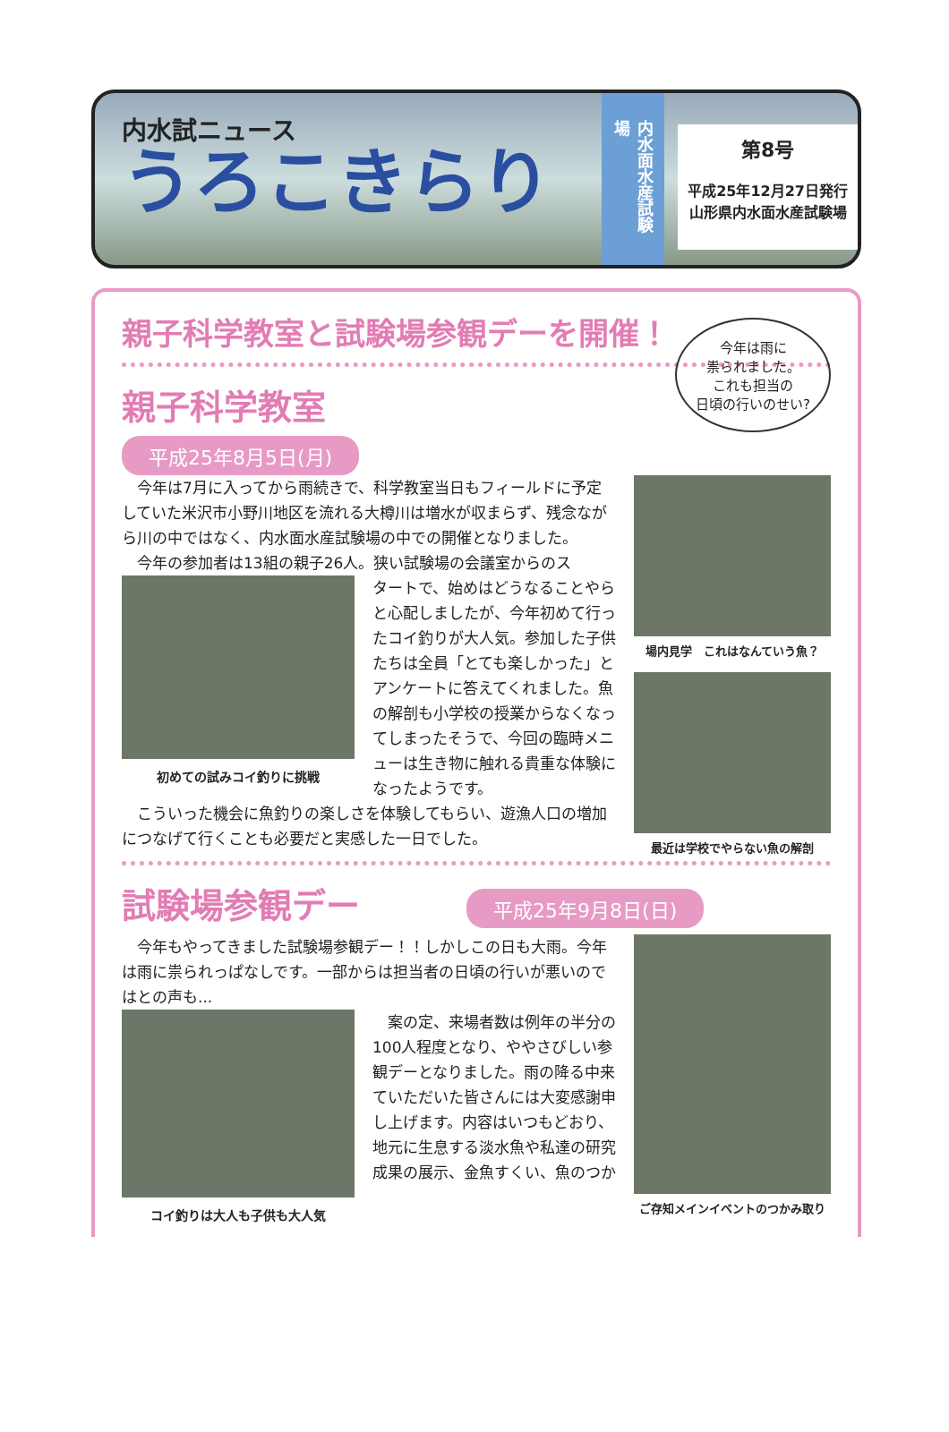内水試ニュース
うろこきらり
内水面水産試験場
第8号
平成25年12月27日発行
山形県内水面水産試験場
親子科学教室と試験場参観デーを開催！
今年は雨に
祟られました。
これも担当の
日頃の行いのせい?
親子科学教室
平成25年8月5日(月)
今年は7月に入ってから雨続きで、科学教室当日もフィールドに予定していた米沢市小野川地区を流れる大樽川は増水が収まらず、残念ながら川の中ではなく、内水面水産試験場の中での開催となりました。
今年の参加者は13組の親子26人。狭い試験場の会議室からのス
初めての試みコイ釣りに挑戦
タートで、始めはどうなることやらと心配しましたが、今年初めて行ったコイ釣りが大人気。参加した子供たちは全員「とても楽しかった」とアンケートに答えてくれました。魚の解剖も小学校の授業からなくなってしまったそうで、今回の臨時メニューは生き物に触れる貴重な体験になったようです。
こういった機会に魚釣りの楽しさを体験してもらい、遊漁人口の増加につなげて行くことも必要だと実感した一日でした。
場内見学　これはなんていう魚？
最近は学校でやらない魚の解剖
試験場参観デー
平成25年9月8日(日)
今年もやってきました試験場参観デー！！しかしこの日も大雨。今年は雨に祟られっぱなしです。一部からは担当者の日頃の行いが悪いのではとの声も...
コイ釣りは大人も子供も大人気
案の定、来場者数は例年の半分の100人程度となり、ややさびしい参観デーとなりました。雨の降る中来ていただいた皆さんには大変感謝申し上げます。内容はいつもどおり、地元に生息する淡水魚や私達の研究成果の展示、金魚すくい、魚のつか
ご存知メインイベントのつかみ取り